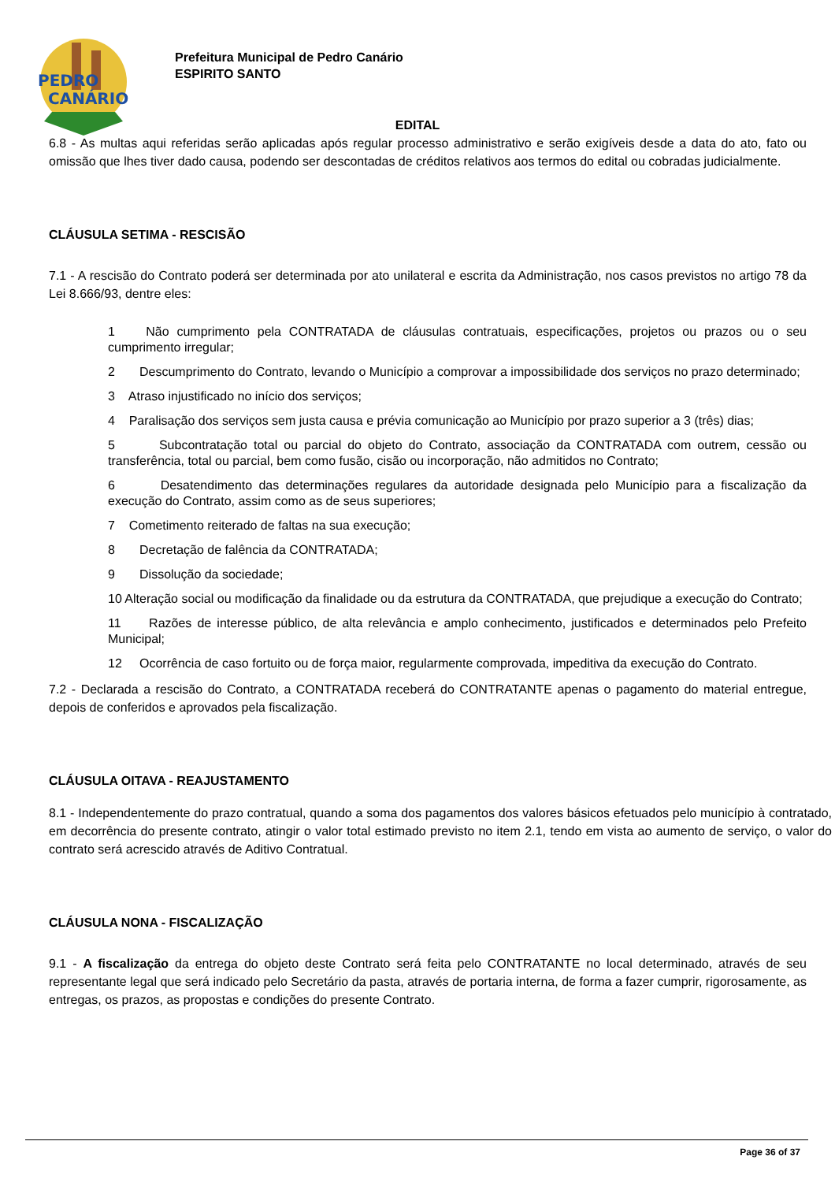PEDRO
CANÁRIO
Prefeitura Municipal de Pedro Canário
ESPIRITO SANTO
EDITAL
6.8 - As multas aqui referidas serão aplicadas após regular processo administrativo e serão exigíveis desde a data do ato, fato ou omissão que lhes tiver dado causa, podendo ser descontadas de créditos relativos aos termos do edital ou cobradas judicialmente.
CLÁUSULA SETIMA - RESCISÃO
7.1 - A rescisão do Contrato poderá ser determinada por ato unilateral e escrita da Administração, nos casos previstos no artigo 78 da Lei 8.666/93, dentre eles:
1 Não cumprimento pela CONTRATADA de cláusulas contratuais, especificações, projetos ou prazos ou o seu cumprimento irregular;
2 Descumprimento do Contrato, levando o Município a comprovar a impossibilidade dos serviços no prazo determinado;
3 Atraso injustificado no início dos serviços;
4 Paralisação dos serviços sem justa causa e prévia comunicação ao Município por prazo superior a 3 (três) dias;
5 Subcontratação total ou parcial do objeto do Contrato, associação da CONTRATADA com outrem, cessão ou transferência, total ou parcial, bem como fusão, cisão ou incorporação, não admitidos no Contrato;
6 Desatendimento das determinações regulares da autoridade designada pelo Município para a fiscalização da execução do Contrato, assim como as de seus superiores;
7 Cometimento reiterado de faltas na sua execução;
8 Decretação de falência da CONTRATADA;
9 Dissolução da sociedade;
10 Alteração social ou modificação da finalidade ou da estrutura da CONTRATADA, que prejudique a execução do Contrato;
11 Razões de interesse público, de alta relevância e amplo conhecimento, justificados e determinados pelo Prefeito Municipal;
12 Ocorrência de caso fortuito ou de força maior, regularmente comprovada, impeditiva da execução do Contrato.
7.2 - Declarada a rescisão do Contrato, a CONTRATADA receberá do CONTRATANTE apenas o pagamento do material entregue, depois de conferidos e aprovados pela fiscalização.
CLÁUSULA OITAVA - REAJUSTAMENTO
8.1 - Independentemente do prazo contratual, quando a soma dos pagamentos dos valores básicos efetuados pelo município à contratado, em decorrência do presente contrato, atingir o valor total estimado previsto no item 2.1, tendo em vista ao aumento de serviço, o valor do contrato será acrescido através de Aditivo Contratual.
CLÁUSULA NONA - FISCALIZAÇÃO
9.1 - A fiscalização da entrega do objeto deste Contrato será feita pelo CONTRATANTE no local determinado, através de seu representante legal que será indicado pelo Secretário da pasta, através de portaria interna, de forma a fazer cumprir, rigorosamente, as entregas, os prazos, as propostas e condições do presente Contrato.
Page 36 of 37